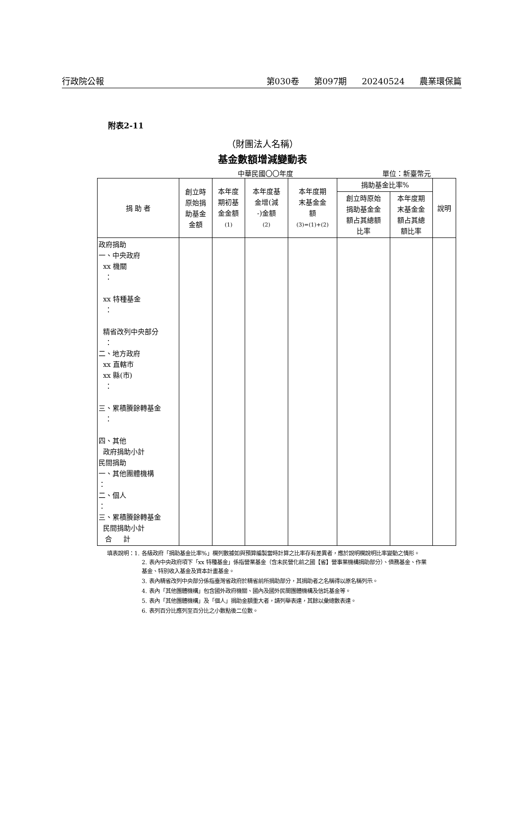行政院公報 第030卷 第097期 20240524 農業環保篇
附表2-11
（財團法人名稱）
基金數額增減變動表
中華民國〇〇年度 單位：新臺幣元
| 捐 助 者 | 創立時 原始捐 助基金 金額 | 本年度 期初基 金金額 (1) | 本年度基 金增(減 -)金額 (2) | 本年度期 末基金金 額 (3)=(1)+(2) | 捐助基金比率% | | 說明 |
| --- | --- | --- | --- | --- | --- | --- | --- |
| | | | | | 創立時原始 捐助基金金 額占其總額 比率 | 本年度期 末基金金 額占其總 額比率 | |
| 政府捐助 一、中央政府 xx 機關 ： xx 特種基金 ： 精省改列中央部分 ： 二、地方政府 xx 直轄市 xx 縣(市) ： 三、累積賸餘轉基金 ： 四、其他 政府捐助小計 民間捐助 一、其他團體機構 ： 二、個人 ： 三、累積賸餘轉基金 民間捐助小計 合 計 | | | | | | | |
填表說明：1. 各級政府「捐助基金比率%」欄列數據如與預算編製當時計算之比率存有差異者，應於說明欄說明比率變動之情形。
2. 表內中央政府項下「xx 特種基金」係指營業基金（含未民營化前之國【省】營事業機構捐助部分）、債務基金、作業基金、特別收入基金及資本計畫基金。
3. 表內精省改列中央部分係指臺灣省政府於精省前所捐助部分，其捐助者之名稱得以原名稱列示。
4. 表內「其他團體機構」包含國外政府機關、國內及國外民間團體機構及信託基金等。
5. 表內「其他團體機構」及「個人」捐助金額重大者，請列舉表達，其餘以彙總數表達。
6. 表列百分比應列至百分比之小數點後二位數。